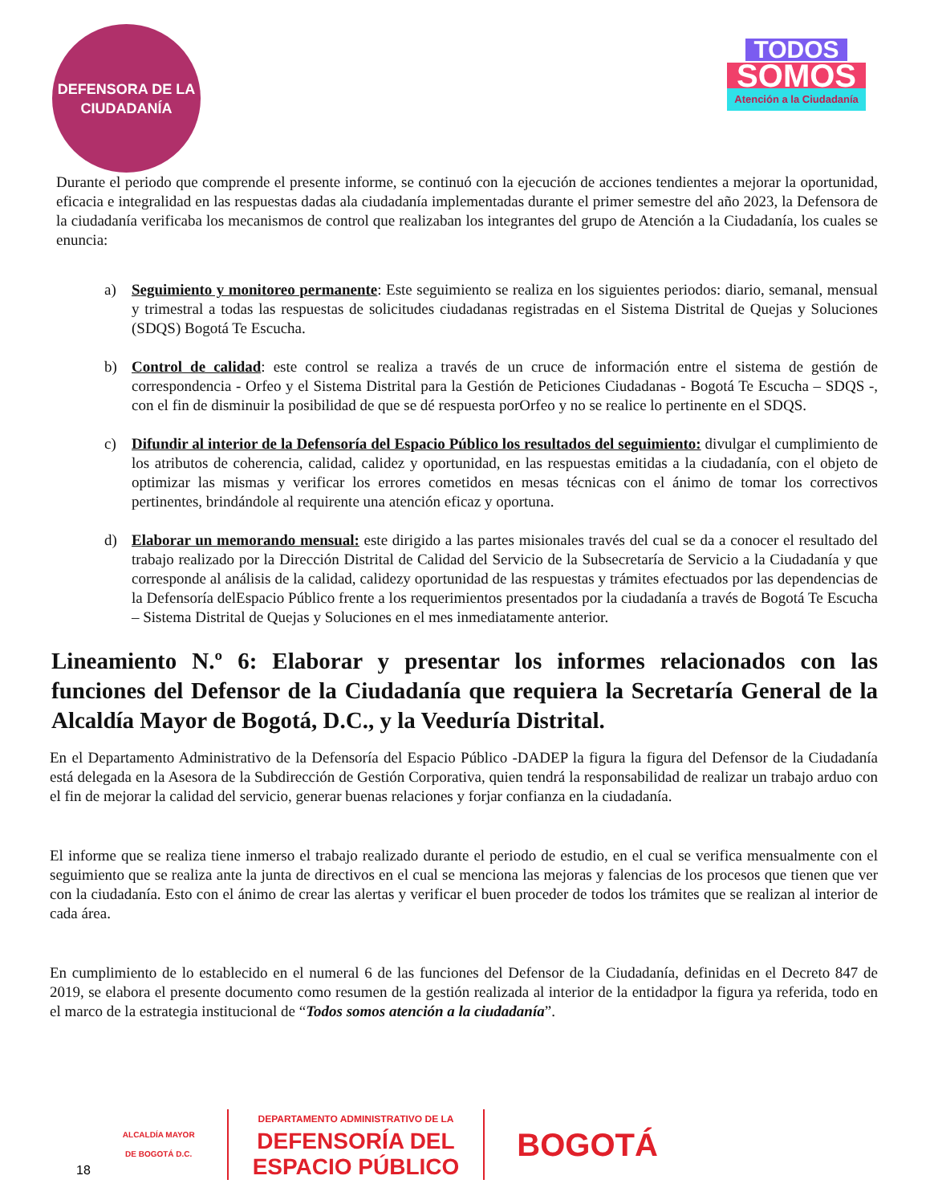DEFENSORA DE LA CIUDADANÍA
TODOS
SOMOS
Atención a la Ciudadanía
Durante el periodo que comprende el presente informe, se continuó con la ejecución de acciones tendientes a mejorar la oportunidad, eficacia e integralidad en las respuestas dadas ala ciudadanía implementadas durante el primer semestre del año 2023, la Defensora de la ciudadanía verificaba los mecanismos de control que realizaban los integrantes del grupo de Atención a la Ciudadanía, los cuales se enuncia:
a) Seguimiento y monitoreo permanente: Este seguimiento se realiza en los siguientes periodos: diario, semanal, mensual y trimestral a todas las respuestas de solicitudes ciudadanas registradas en el Sistema Distrital de Quejas y Soluciones (SDQS) Bogotá Te Escucha.
b) Control de calidad: este control se realiza a través de un cruce de información entre el sistema de gestión de correspondencia - Orfeo y el Sistema Distrital para la Gestión de Peticiones Ciudadanas - Bogotá Te Escucha – SDQS -, con el fin de disminuir la posibilidad de que se dé respuesta porOrfeo y no se realice lo pertinente en el SDQS.
c) Difundir al interior de la Defensoría del Espacio Público los resultados del seguimiento: divulgar el cumplimiento de los atributos de coherencia, calidad, calidez y oportunidad, en las respuestas emitidas a la ciudadanía, con el objeto de optimizar las mismas y verificar los errores cometidos en mesas técnicas con el ánimo de tomar los correctivos pertinentes, brindándole al requirente una atención eficaz y oportuna.
d) Elaborar un memorando mensual: este dirigido a las partes misionales través del cual se da a conocer el resultado del trabajo realizado por la Dirección Distrital de Calidad del Servicio de la Subsecretaría de Servicio a la Ciudadanía y que corresponde al análisis de la calidad, calidezy oportunidad de las respuestas y trámites efectuados por las dependencias de la Defensoría delEspacio Público frente a los requerimientos presentados por la ciudadanía a través de Bogotá Te Escucha – Sistema Distrital de Quejas y Soluciones en el mes inmediatamente anterior.
Lineamiento N.º 6: Elaborar y presentar los informes relacionados con las funciones del Defensor de la Ciudadanía que requiera la Secretaría General de la Alcaldía Mayor de Bogotá, D.C., y la Veeduría Distrital.
En el Departamento Administrativo de la Defensoría del Espacio Público -DADEP la figura la figura del Defensor de la Ciudadanía está delegada en la Asesora de la Subdirección de Gestión Corporativa, quien tendrá la responsabilidad de realizar un trabajo arduo con el fin de mejorar la calidad del servicio, generar buenas relaciones y forjar confianza en la ciudadanía.
El informe que se realiza tiene inmerso el trabajo realizado durante el periodo de estudio, en el cual se verifica mensualmente con el seguimiento que se realiza ante la junta de directivos en el cual se menciona las mejoras y falencias de los procesos que tienen que ver con la ciudadanía. Esto con el ánimo de crear las alertas y verificar el buen proceder de todos los trámites que se realizan al interior de cada área.
En cumplimiento de lo establecido en el numeral 6 de las funciones del Defensor de la Ciudadanía, definidas en el Decreto 847 de 2019, se elabora el presente documento como resumen de la gestión realizada al interior de la entidadpor la figura ya referida, todo en el marco de la estrategia institucional de “Todos somos atención a la ciudadanía”.
18
ALCALDÍA MAYOR
DE BOGOTÁ D.C.
DEPARTAMENTO ADMINISTRATIVO DE LA
DEFENSORÍA DEL
ESPACIO PÚBLICO
BOGOTÁ